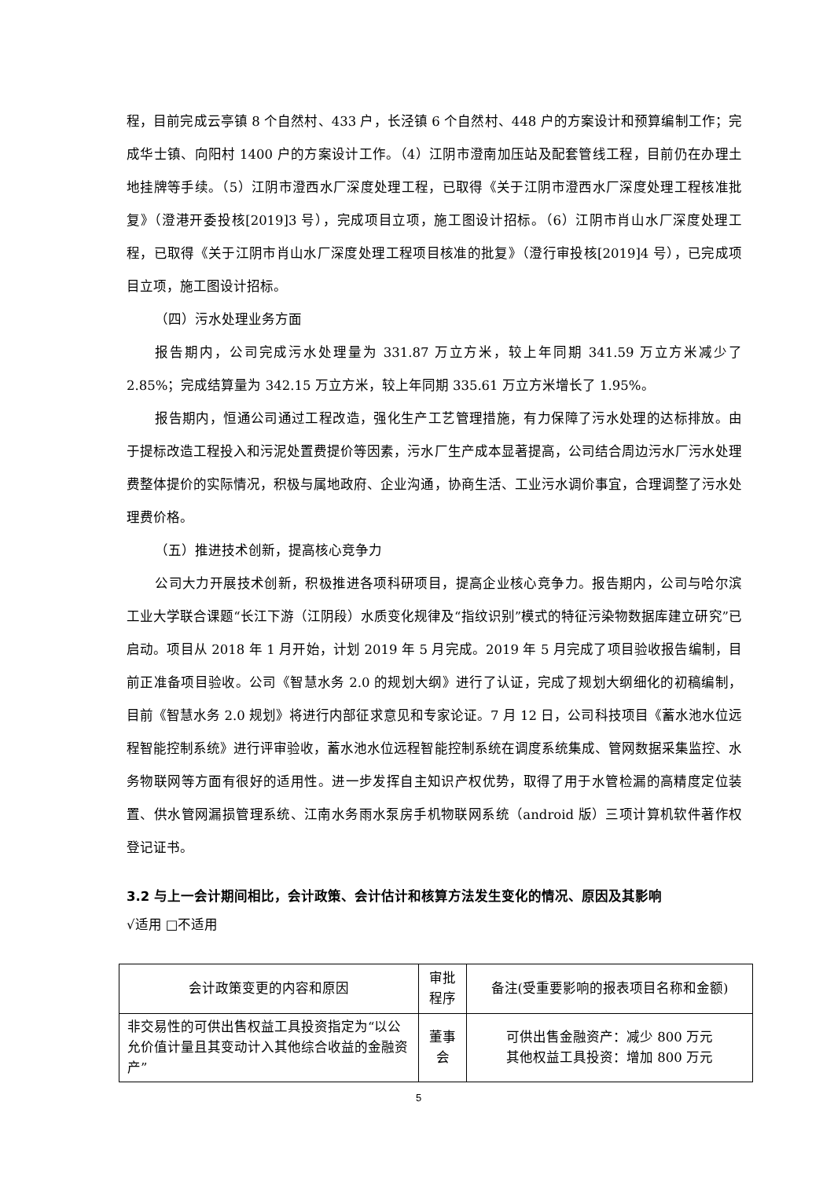程，目前完成云亭镇 8 个自然村、433 户，长泾镇 6 个自然村、448 户的方案设计和预算编制工作；完成华士镇、向阳村 1400 户的方案设计工作。（4）江阴市澄南加压站及配套管线工程，目前仍在办理土地挂牌等手续。（5）江阴市澄西水厂深度处理工程，已取得《关于江阴市澄西水厂深度处理工程核准批复》（澄港开委投核[2019]3 号），完成项目立项，施工图设计招标。（6）江阴市肖山水厂深度处理工程，已取得《关于江阴市肖山水厂深度处理工程项目核准的批复》（澄行审投核[2019]4 号），已完成项目立项，施工图设计招标。
（四）污水处理业务方面
报告期内，公司完成污水处理量为 331.87 万立方米，较上年同期 341.59 万立方米减少了 2.85%；完成结算量为 342.15 万立方米，较上年同期 335.61 万立方米增长了 1.95%。
报告期内，恒通公司通过工程改造，强化生产工艺管理措施，有力保障了污水处理的达标排放。由于提标改造工程投入和污泥处置费提价等因素，污水厂生产成本显著提高，公司结合周边污水厂污水处理费整体提价的实际情况，积极与属地政府、企业沟通，协商生活、工业污水调价事宜，合理调整了污水处理费价格。
（五）推进技术创新，提高核心竞争力
公司大力开展技术创新，积极推进各项科研项目，提高企业核心竞争力。报告期内，公司与哈尔滨工业大学联合课题“长江下游（江阴段）水质变化规律及“指纹识别”模式的特征污染物数据库建立研究”已启动。项目从 2018 年 1 月开始，计划 2019 年 5 月完成。2019 年 5 月完成了项目验收报告编制，目前正准备项目验收。公司《智慧水务 2.0 的规划大纲》进行了认证，完成了规划大纲细化的初稿编制，目前《智慧水务 2.0 规划》将进行内部征求意见和专家论证。7 月 12 日，公司科技项目《蓄水池水位远程智能控制系统》进行评审验收，蓄水池水位远程智能控制系统在调度系统集成、管网数据采集监控、水务物联网等方面有很好的适用性。进一步发挥自主知识产权优势，取得了用于水管检漏的高精度定位装置、供水管网漏损管理系统、江南水务雨水泵房手机物联网系统（android 版）三项计算机软件著作权登记证书。
3.2 与上一会计期间相比，会计政策、会计估计和核算方法发生变化的情况、原因及其影响
√适用 □不适用
| 会计政策变更的内容和原因 | 审批程序 | 备注(受重要影响的报表项目名称和金额) |
| --- | --- | --- |
| 非交易性的可供出售权益工具投资指定为“以公允价值计量且其变动计入其他综合收益的金融资产” | 董事会 | 可供出售金融资产：减少 800 万元 其他权益工具投资：增加 800 万元 |
5